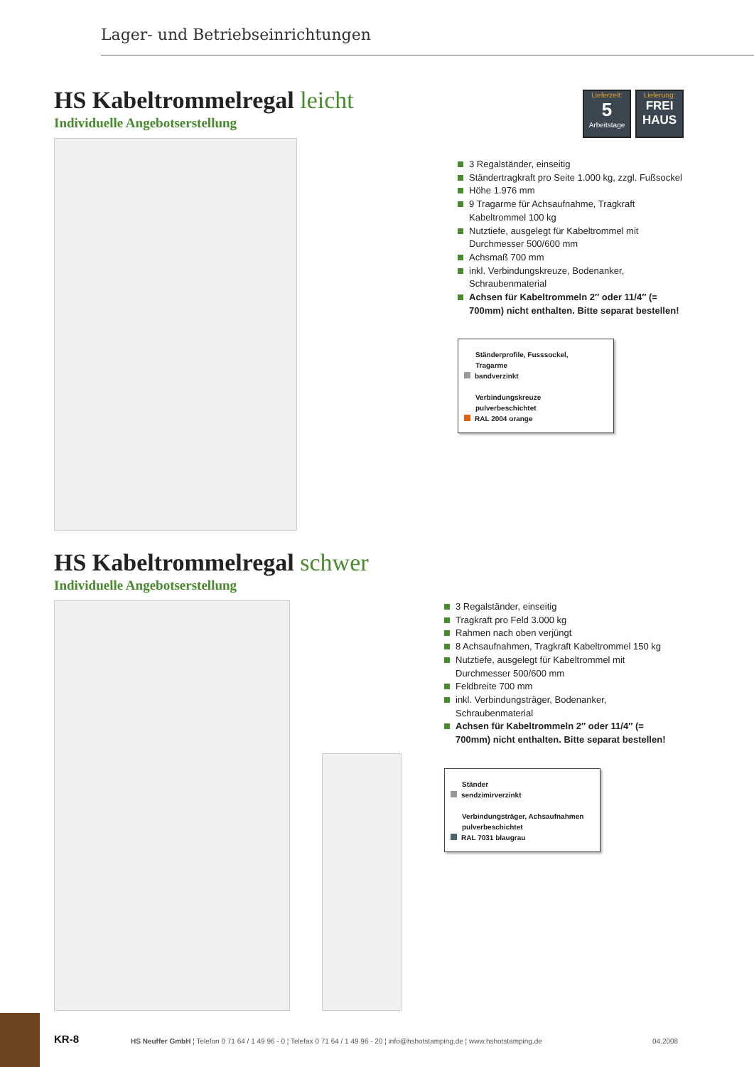Lager- und Betriebseinrichtungen
Lieferzeit:
5
Arbeitstage
Lieferung:
FREI
HAUS
HS Kabeltrommelregal leicht
Individuelle Angebotserstellung
3 Regalständer, einseitig
Ständertragkraft pro Seite 1.000 kg, zzgl. Fußsockel
Höhe 1.976 mm
9 Tragarme für Achsaufnahme, Tragkraft Kabeltrommel 100 kg
Nutztiefe, ausgelegt für Kabeltrommel mit Durchmesser 500/600 mm
Achsmaß 700 mm
inkl. Verbindungskreuze, Bodenanker, Schraubenmaterial
Achsen für Kabeltrommeln 2″ oder 11/4″ (= 700mm) nicht enthalten. Bitte separat bestellen!
Ständerprofile, Fusssockel,
Tragarme
bandverzinkt
Verbindungskreuze
pulverbeschichtet
RAL 2004 orange
HS Kabeltrommelregal schwer
Individuelle Angebotserstellung
3 Regalständer, einseitig
Tragkraft pro Feld 3.000 kg
Rahmen nach oben verjüngt
8 Achsaufnahmen, Tragkraft Kabeltrommel 150 kg
Nutztiefe, ausgelegt für Kabeltrommel mit Durchmesser 500/600 mm
Feldbreite 700 mm
inkl. Verbindungsträger, Bodenanker, Schraubenmaterial
Achsen für Kabeltrommeln 2″ oder 11/4″ (= 700mm) nicht enthalten. Bitte separat bestellen!
Ständer
sendzimirverzinkt
Verbindungsträger, Achsaufnahmen
pulverbeschichtet
RAL 7031 blaugrau
KR-8 HS Neuffer GmbH ¦ Telefon 0 71 64 / 1 49 96 - 0 ¦ Telefax 0 71 64 / 1 49 96 - 20 ¦ info@hshotstamping.de ¦ www.hshotstamping.de 04.2008